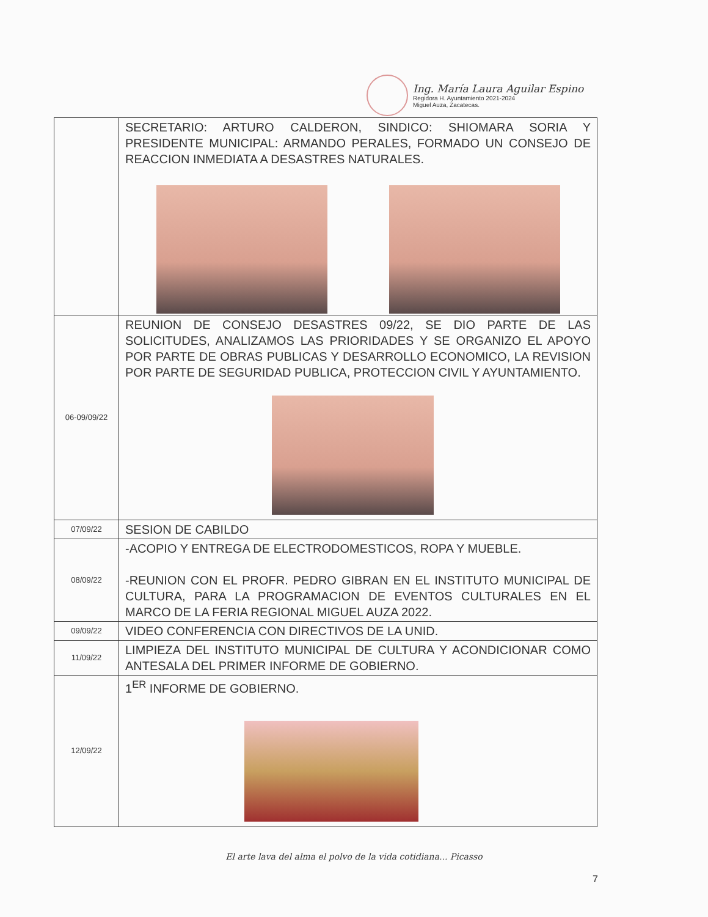Ing. María Laura Aguilar Espino
Regidora H. Ayuntamiento 2021-2024
Miguel Auza, Zacatecas.
| | SECRETARIO: ARTURO CALDERON, SINDICO: SHIOMARA SORIA Y PRESIDENTE MUNICIPAL: ARMANDO PERALES, FORMADO UN CONSEJO DE REACCION INMEDIATA A DESASTRES NATURALES. |
| 06-09/09/22 | REUNION DE CONSEJO DESASTRES 09/22, SE DIO PARTE DE LAS SOLICITUDES, ANALIZAMOS LAS PRIORIDADES Y SE ORGANIZO EL APOYO POR PARTE DE OBRAS PUBLICAS Y DESARROLLO ECONOMICO, LA REVISION POR PARTE DE SEGURIDAD PUBLICA, PROTECCION CIVIL Y AYUNTAMIENTO. |
| 07/09/22 | SESION DE CABILDO |
| 08/09/22 | -ACOPIO Y ENTREGA DE ELECTRODOMESTICOS, ROPA Y MUEBLE. -REUNION CON EL PROFR. PEDRO GIBRAN EN EL INSTITUTO MUNICIPAL DE CULTURA, PARA LA PROGRAMACION DE EVENTOS CULTURALES EN EL MARCO DE LA FERIA REGIONAL MIGUEL AUZA 2022. |
| 09/09/22 | VIDEO CONFERENCIA CON DIRECTIVOS DE LA UNID. |
| 11/09/22 | LIMPIEZA DEL INSTITUTO MUNICIPAL DE CULTURA Y ACONDICIONAR COMO ANTESALA DEL PRIMER INFORME DE GOBIERNO. |
| 12/09/22 | 1<sup>ER</sup> INFORME DE GOBIERNO. |
El arte lava del alma el polvo de la vida cotidiana... Picasso
7